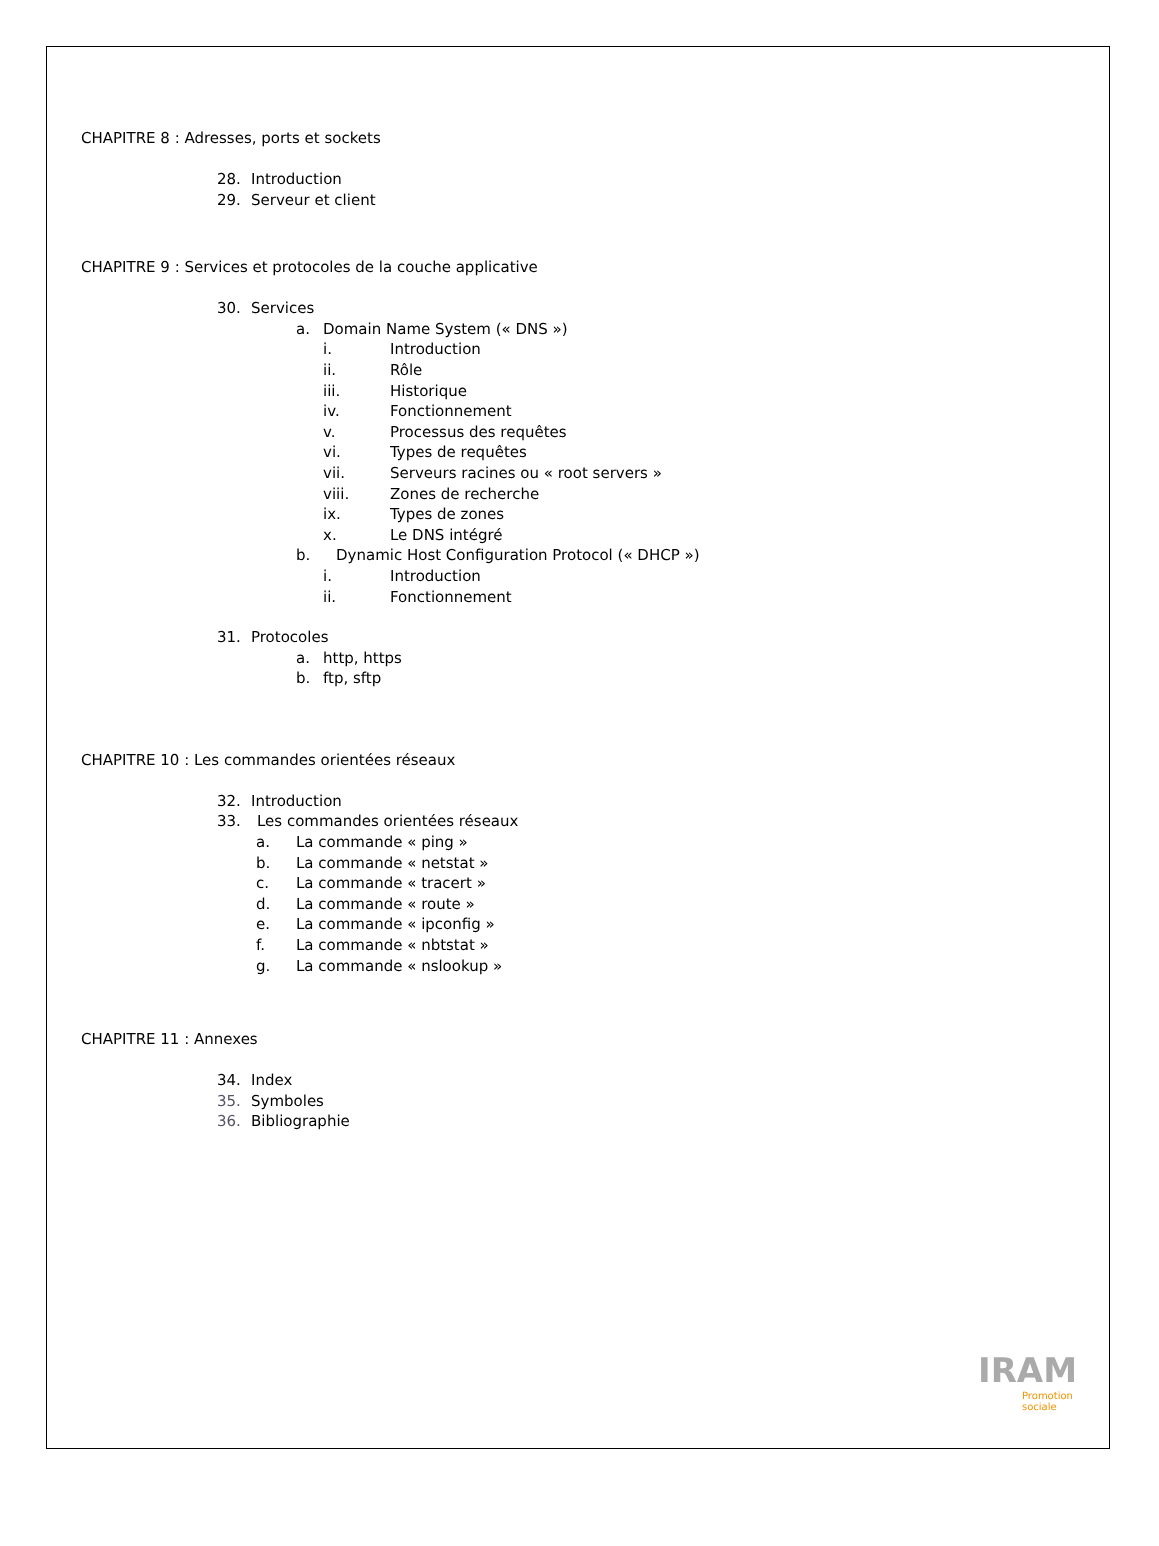CHAPITRE 8 : Adresses, ports et sockets
28. Introduction
29. Serveur et client
CHAPITRE 9 : Services et protocoles de la couche applicative
30. Services
a. Domain Name System (« DNS »)
i. Introduction
ii. Rôle
iii. Historique
iv. Fonctionnement
v. Processus des requêtes
vi. Types de requêtes
vii. Serveurs racines ou « root servers »
viii. Zones de recherche
ix. Types de zones
x. Le DNS intégré
b. Dynamic Host Configuration Protocol (« DHCP »)
i. Introduction
ii. Fonctionnement
31. Protocoles
a. http, https
b. ftp, sftp
CHAPITRE 10 : Les commandes orientées réseaux
32. Introduction
33. Les commandes orientées réseaux
a. La commande « ping »
b. La commande « netstat »
c. La commande « tracert »
d. La commande « route »
e. La commande « ipconfig »
f. La commande « nbtstat »
g. La commande « nslookup »
CHAPITRE 11 : Annexes
34. Index
35. Symboles
36. Bibliographie
IRAM
Promotion
sociale